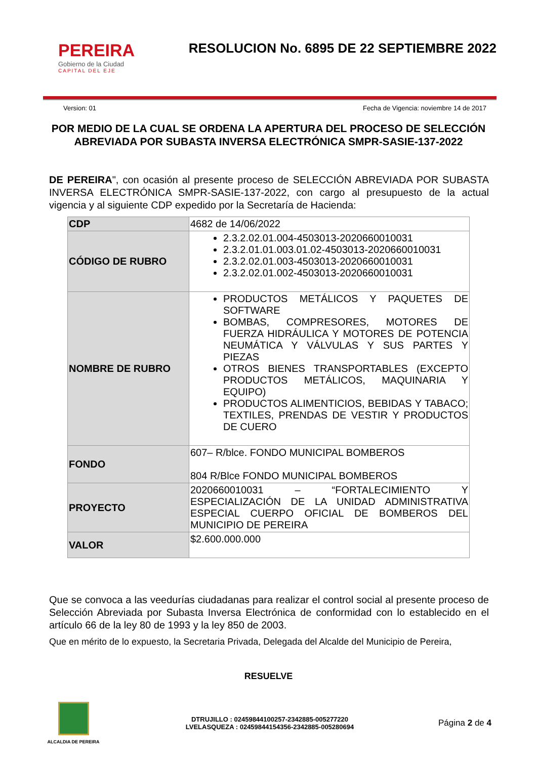PEREIRA
Gobierno de la Ciudad
CAPITAL DEL EJE
RESOLUCION No. 6895 DE 22 SEPTIEMBRE 2022
Version: 01 Fecha de Vigencia: noviembre 14 de 2017
POR MEDIO DE LA CUAL SE ORDENA LA APERTURA DEL PROCESO DE SELECCIÓN ABREVIADA POR SUBASTA INVERSA ELECTRÓNICA SMPR-SASIE-137-2022
DE PEREIRA", con ocasión al presente proceso de SELECCIÓN ABREVIADA POR SUBASTA INVERSA ELECTRÓNICA SMPR-SASIE-137-2022, con cargo al presupuesto de la actual vigencia y al siguiente CDP expedido por la Secretaría de Hacienda:
| CDP | 4682 de 14/06/2022 |
| CÓDIGO DE RUBRO | 2.3.2.02.01.004-4503013-2020660010031 2.3.2.01.01.003.01.02-4503013-2020660010031 2.3.2.02.01.003-4503013-2020660010031 2.3.2.02.01.002-4503013-2020660010031 |
| NOMBRE DE RUBRO | PRODUCTOS METÁLICOS Y PAQUETES DE SOFTWARE BOMBAS, COMPRESORES, MOTORES DE FUERZA HIDRÁULICA Y MOTORES DE POTENCIA NEUMÁTICA Y VÁLVULAS Y SUS PARTES Y PIEZAS OTROS BIENES TRANSPORTABLES (EXCEPTO PRODUCTOS METÁLICOS, MAQUINARIA Y EQUIPO) PRODUCTOS ALIMENTICIOS, BEBIDAS Y TABACO; TEXTILES, PRENDAS DE VESTIR Y PRODUCTOS DE CUERO |
| FONDO | 607– R/blce. FONDO MUNICIPAL BOMBEROS 804 R/Blce FONDO MUNICIPAL BOMBEROS |
| PROYECTO | 2020660010031 – “FORTALECIMIENTO Y ESPECIALIZACIÓN DE LA UNIDAD ADMINISTRATIVA ESPECIAL CUERPO OFICIAL DE BOMBEROS DEL MUNICIPIO DE PEREIRA |
| VALOR | $2.600.000.000 |
Que se convoca a las veedurías ciudadanas para realizar el control social al presente proceso de Selección Abreviada por Subasta Inversa Electrónica de conformidad con lo establecido en el artículo 66 de la ley 80 de 1993 y la ley 850 de 2003.
Que en mérito de lo expuesto, la Secretaria Privada, Delegada del Alcalde del Municipio de Pereira,
RESUELVE
ALCALDIA DE PEREIRA
DTRUJILLO : 02459844100257-2342885-005277220
LVELASQUEZA : 02459844154356-2342885-005280694
Página 2 de 4